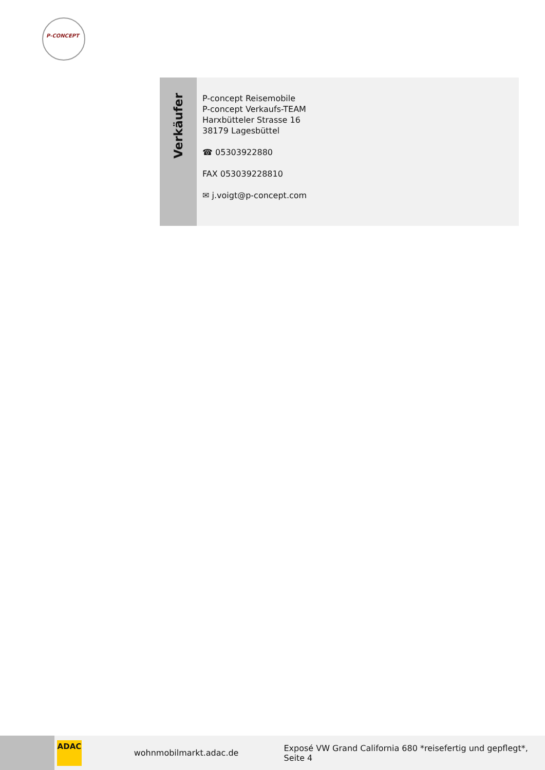P-CONCEPT
Verkäufer
P-concept Reisemobile
P-concept Verkaufs-TEAM
Harxbütteler Strasse 16
38179 Lagesbüttel
☎ 05303922880
FAX 053039228810
✉ j.voigt@p-concept.com
ADAC
wohnmobilmarkt.adac.de
Exposé VW Grand California 680 *reisefertig und gepflegt*, Seite 4